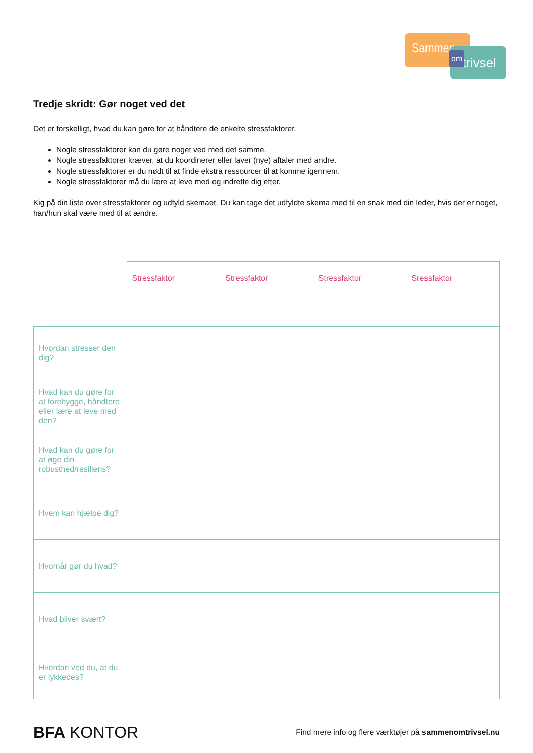Sammen
trivsel
om
Tredje skridt: Gør noget ved det
Det er forskelligt, hvad du kan gøre for at håndtere de enkelte stressfaktorer.
Nogle stressfaktorer kan du gøre noget ved med det samme.
Nogle stressfaktorer kræver, at du koordinerer eller laver (nye) aftaler med andre.
Nogle stressfaktorer er du nødt til at finde ekstra ressourcer til at komme igennem.
Nogle stressfaktorer må du lære at leve med og indrette dig efter.
Kig på din liste over stressfaktorer og udfyld skemaet. Du kan tage det udfyldte skema med til en snak med din leder, hvis der er noget, han/hun skal være med til at ændre.
| | Stressfaktor | Stressfaktor | Stressfaktor | Sressfaktor |
| --- | --- | --- | --- | --- |
| Hvordan stresser den dig? | | | | |
| Hvad kan du gøre for at forebygge, håndtere eller lære at leve med den? | | | | |
| Hvad kan du gøre for at øge din robusthed/resiliens? | | | | |
| Hvem kan hjælpe dig? | | | | |
| Hvornår gør du hvad? | | | | |
| Hvad bliver svært? | | | | |
| Hvordan ved du, at du er lykkedes? | | | | |
BFA KONTOR
Find mere info og flere værktøjer på sammenomtrivsel.nu